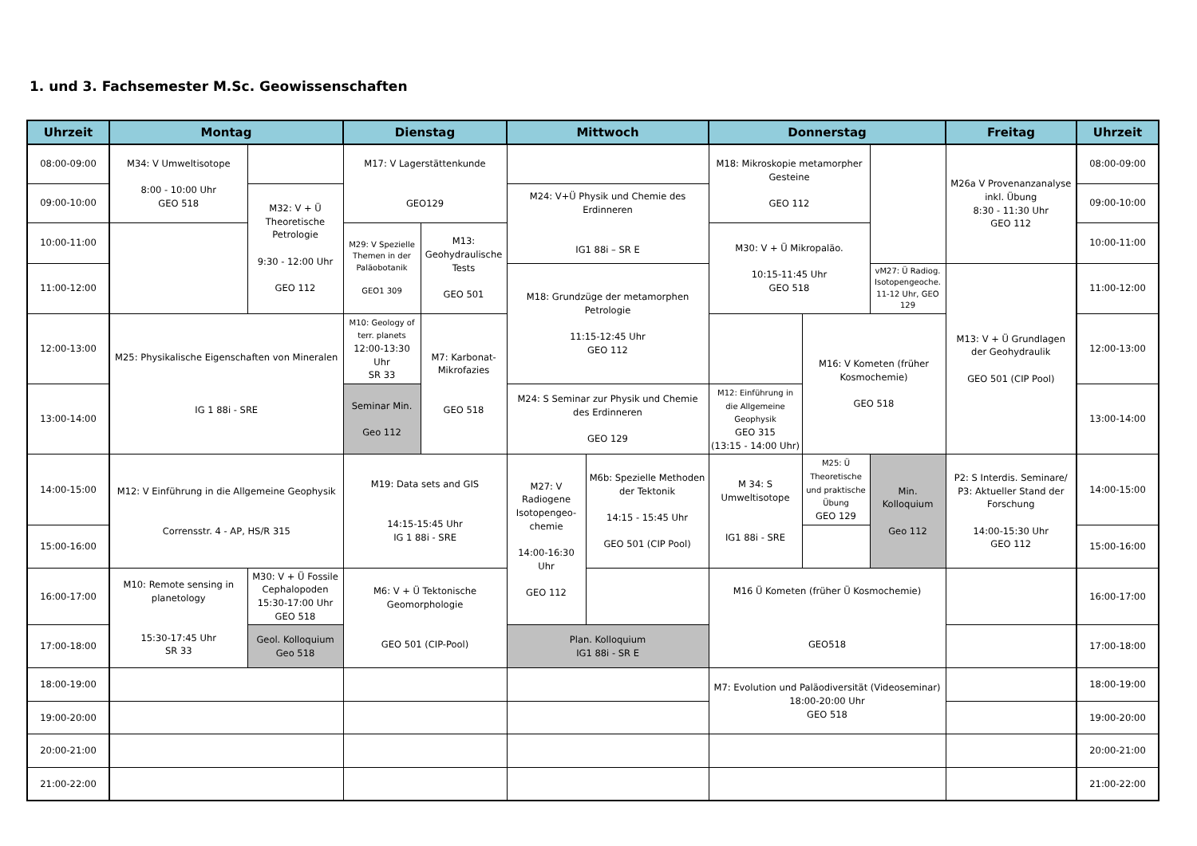1. und 3. Fachsemester M.Sc. Geowissenschaften
| Uhrzeit | Montag | | Dienstag | | Mittwoch | | Donnerstag | | | Freitag | Uhrzeit |
| --- | --- | --- | --- | --- | --- | --- | --- | --- | --- | --- | --- |
| 08:00-09:00 | M34: V Umweltisotope 8:00 - 10:00 Uhr GEO 518 | | M17: V Lagerstättenkunde GEO129 | | | | M18: Mikroskopie metamorpher Gesteine GEO 112 | | | M26a V Provenanzanalyse inkl. Übung 8:30 - 11:30 Uhr GEO 112 | 08:00-09:00 |
| 09:00-10:00 | | M32: V + Ü Theoretische Petrologie 9:30 - 12:00 Uhr GEO 112 | | | M24: V+Ü Physik und Chemie des Erdinneren IG1 88i – SR E | | | | | | 09:00-10:00 |
| 10:00-11:00 | | | M29: V Spezielle Themen in der Paläobotanik GEO1 309 | M13: Geohydraulische Tests GEO 501 | | | M30: V + Ü Mikropaläo. 10:15-11:45 Uhr GEO 518 | | | | 10:00-11:00 |
| 11:00-12:00 | | | | | M18: Grundzüge der metamorphen Petrologie 11:15-12:45 Uhr GEO 112 | | | | vM27: Ü Radiog. Isotopengeoche. 11-12 Uhr, GEO 129 | M13: V + Ü Grundlagen der Geohydraulik GEO 501 (CIP Pool) | 11:00-12:00 |
| 12:00-13:00 | M25: Physikalische Eigenschaften von Mineralen IG 1 88i - SRE | | M10: Geology of terr. planets 12:00-13:30 Uhr SR 33 | M7: Karbonat-Mikrofazies GEO 518 | | | | M16: V Kometen (früher Kosmochemie) GEO 518 | | | 12:00-13:00 |
| 13:00-14:00 | | | Seminar Min. Geo 112 | | M24: S Seminar zur Physik und Chemie des Erdinneren GEO 129 | | M12: Einführung in die Allgemeine Geophysik GEO 315 (13:15 - 14:00 Uhr) | | | | 13:00-14:00 |
| 14:00-15:00 | M12: V Einführung in die Allgemeine Geophysik Corrensstr. 4 - AP, HS/R 315 | | M19: Data sets and GIS 14:15-15:45 Uhr IG 1 88i - SRE | | M27: V Radiogene Isotopengeo-chemie 14:00-16:30 Uhr GEO 112 | M6b: Spezielle Methoden der Tektonik 14:15 - 15:45 Uhr GEO 501 (CIP Pool) | M 34: S Umweltisotope IG1 88i - SRE | M25: Ü Theoretische und praktische Übung GEO 129 | Min. Kolloquium Geo 112 | P2: S Interdis. Seminare/ P3: Aktueller Stand der Forschung 14:00-15:30 Uhr GEO 112 | 14:00-15:00 |
| 15:00-16:00 | | | | | | | | | | | 15:00-16:00 |
| 16:00-17:00 | M10: Remote sensing in planetology 15:30-17:45 Uhr SR 33 | M30: V + Ü Fossile Cephalopoden 15:30-17:00 Uhr GEO 518 | M6: V + Ü Tektonische Geomorphologie GEO 501 (CIP-Pool) | | | | M16 Ü Kometen (früher Ü Kosmochemie) GEO518 | | | | 16:00-17:00 |
| 17:00-18:00 | | Geol. Kolloquium Geo 518 | | | Plan. Kolloquium IG1 88i - SR E | | | | | | 17:00-18:00 |
| 18:00-19:00 | | | | | | | M7: Evolution und Paläodiversität (Videoseminar) 18:00-20:00 Uhr GEO 518 | | | | 18:00-19:00 |
| 19:00-20:00 | | | | | | | | | | | 19:00-20:00 |
| 20:00-21:00 | | | | | | | | | | | 20:00-21:00 |
| 21:00-22:00 | | | | | | | | | | | 21:00-22:00 |